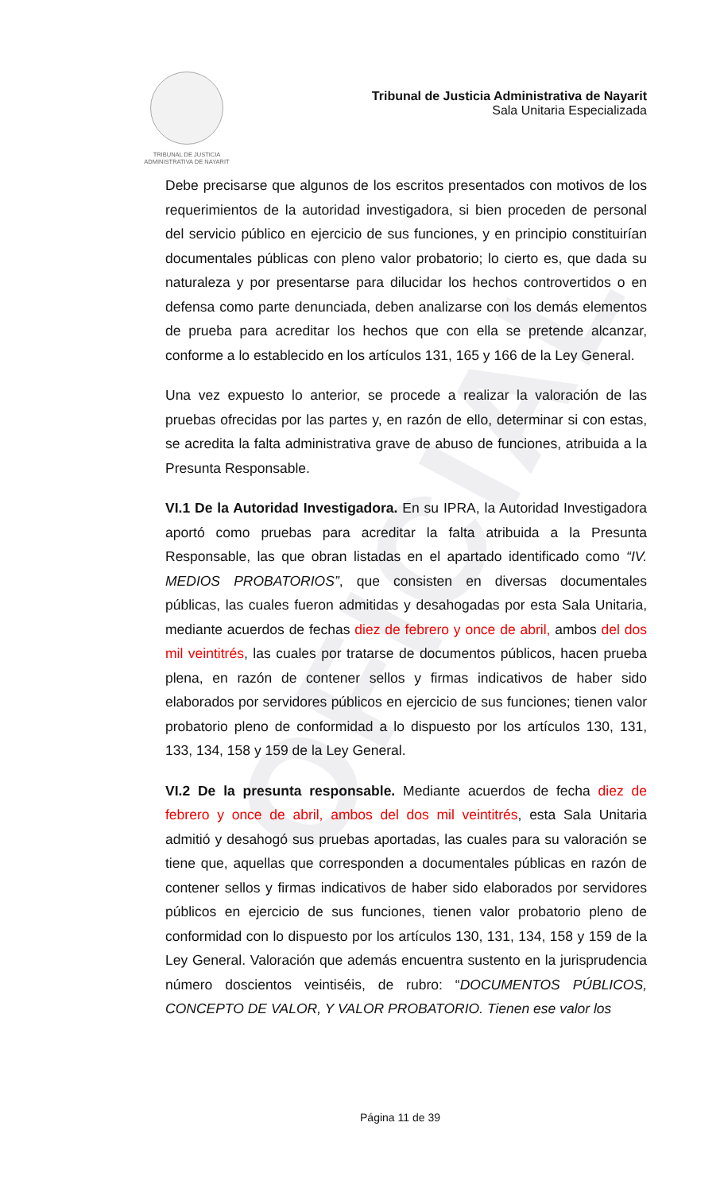OFICIAL
TRIBUNAL DE JUSTICIA
ADMINISTRATIVA DE NAYARIT
Tribunal de Justicia Administrativa de Nayarit
Sala Unitaria Especializada
Debe precisarse que algunos de los escritos presentados con motivos de los requerimientos de la autoridad investigadora, si bien proceden de personal del servicio público en ejercicio de sus funciones, y en principio constituirían documentales públicas con pleno valor probatorio; lo cierto es, que dada su naturaleza y por presentarse para dilucidar los hechos controvertidos o en defensa como parte denunciada, deben analizarse con los demás elementos de prueba para acreditar los hechos que con ella se pretende alcanzar, conforme a lo establecido en los artículos 131, 165 y 166 de la Ley General.
Una vez expuesto lo anterior, se procede a realizar la valoración de las pruebas ofrecidas por las partes y, en razón de ello, determinar si con estas, se acredita la falta administrativa grave de abuso de funciones, atribuida a la Presunta Responsable.
VI.1 De la Autoridad Investigadora. En su IPRA, la Autoridad Investigadora aportó como pruebas para acreditar la falta atribuida a la Presunta Responsable, las que obran listadas en el apartado identificado como “IV. MEDIOS PROBATORIOS”, que consisten en diversas documentales públicas, las cuales fueron admitidas y desahogadas por esta Sala Unitaria, mediante acuerdos de fechas diez de febrero y once de abril, ambos del dos mil veintitrés, las cuales por tratarse de documentos públicos, hacen prueba plena, en razón de contener sellos y firmas indicativos de haber sido elaborados por servidores públicos en ejercicio de sus funciones; tienen valor probatorio pleno de conformidad a lo dispuesto por los artículos 130, 131, 133, 134, 158 y 159 de la Ley General.
VI.2 De la presunta responsable. Mediante acuerdos de fecha diez de febrero y once de abril, ambos del dos mil veintitrés, esta Sala Unitaria admitió y desahogó sus pruebas aportadas, las cuales para su valoración se tiene que, aquellas que corresponden a documentales públicas en razón de contener sellos y firmas indicativos de haber sido elaborados por servidores públicos en ejercicio de sus funciones, tienen valor probatorio pleno de conformidad con lo dispuesto por los artículos 130, 131, 134, 158 y 159 de la Ley General. Valoración que además encuentra sustento en la jurisprudencia número doscientos veintiséis, de rubro: “DOCUMENTOS PÚBLICOS, CONCEPTO DE VALOR, Y VALOR PROBATORIO. Tienen ese valor los
Página 11 de 39